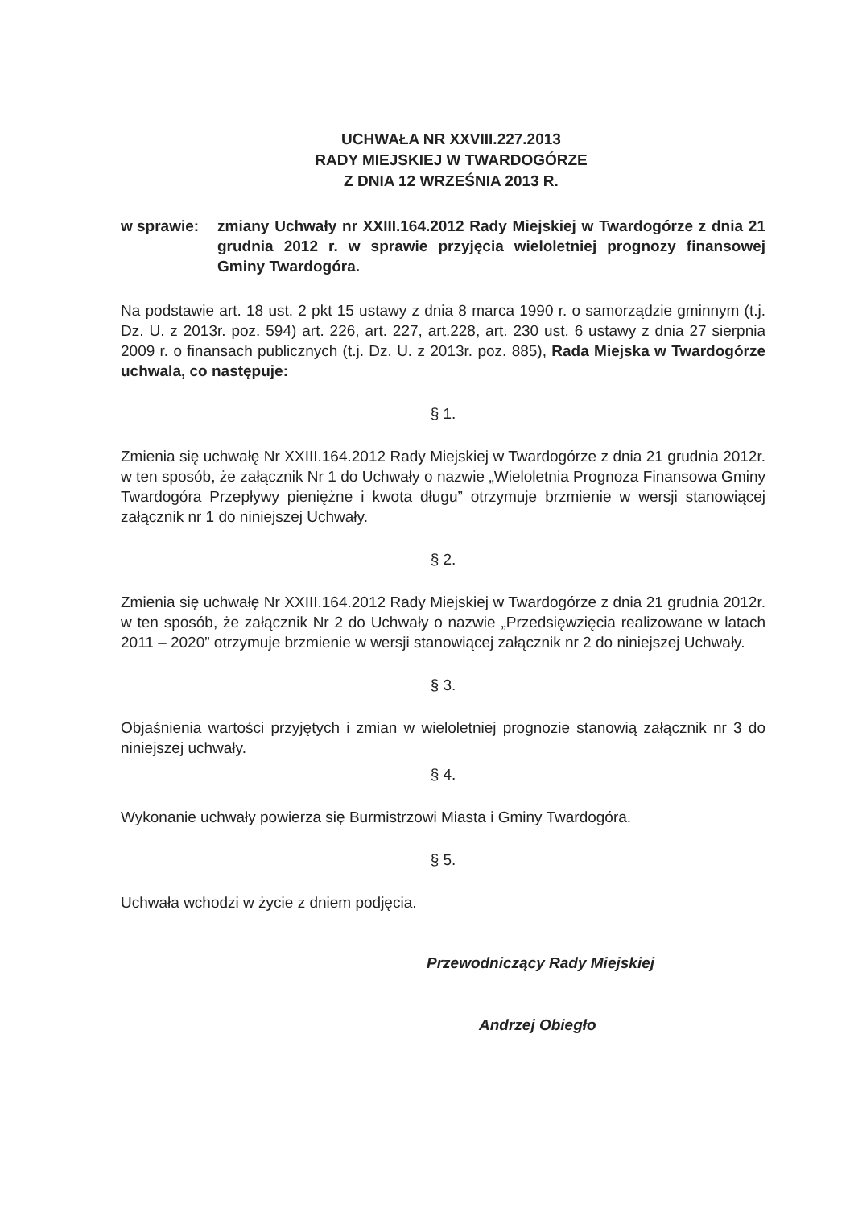UCHWAŁA NR XXVIII.227.2013
RADY MIEJSKIEJ W TWARDOGÓRZE
Z DNIA 12 WRZEŚNIA 2013 R.
w sprawie: zmiany Uchwały nr XXIII.164.2012 Rady Miejskiej w Twardogórze z dnia 21 grudnia 2012 r. w sprawie przyjęcia wieloletniej prognozy finansowej Gminy Twardogóra.
Na podstawie art. 18 ust. 2 pkt 15 ustawy z dnia 8 marca 1990 r. o samorządzie gminnym (t.j. Dz. U. z 2013r. poz. 594) art. 226, art. 227, art.228, art. 230 ust. 6 ustawy z dnia 27 sierpnia 2009 r. o finansach publicznych (t.j. Dz. U. z 2013r. poz. 885), Rada Miejska w Twardogórze uchwala, co następuje:
§ 1.
Zmienia się uchwałę Nr XXIII.164.2012 Rady Miejskiej w Twardogórze z dnia 21 grudnia 2012r. w ten sposób, że załącznik Nr 1 do Uchwały o nazwie „Wieloletnia Prognoza Finansowa Gminy Twardogóra Przepływy pieniężne i kwota długu” otrzymuje brzmienie w wersji stanowiącej załącznik nr 1 do niniejszej Uchwały.
§ 2.
Zmienia się uchwałę Nr XXIII.164.2012 Rady Miejskiej w Twardogórze z dnia 21 grudnia 2012r. w ten sposób, że załącznik Nr 2 do Uchwały o nazwie „Przedsięwzięcia realizowane w latach 2011 – 2020” otrzymuje brzmienie w wersji stanowiącej załącznik nr 2 do niniejszej Uchwały.
§ 3.
Objaśnienia wartości przyjętych i zmian w wieloletniej prognozie stanowią załącznik nr 3 do niniejszej uchwały.
§ 4.
Wykonanie uchwały powierza się Burmistrzowi Miasta i Gminy Twardogóra.
§ 5.
Uchwała wchodzi w życie z dniem podjęcia.
Przewodniczący Rady Miejskiej
Andrzej Obiegło